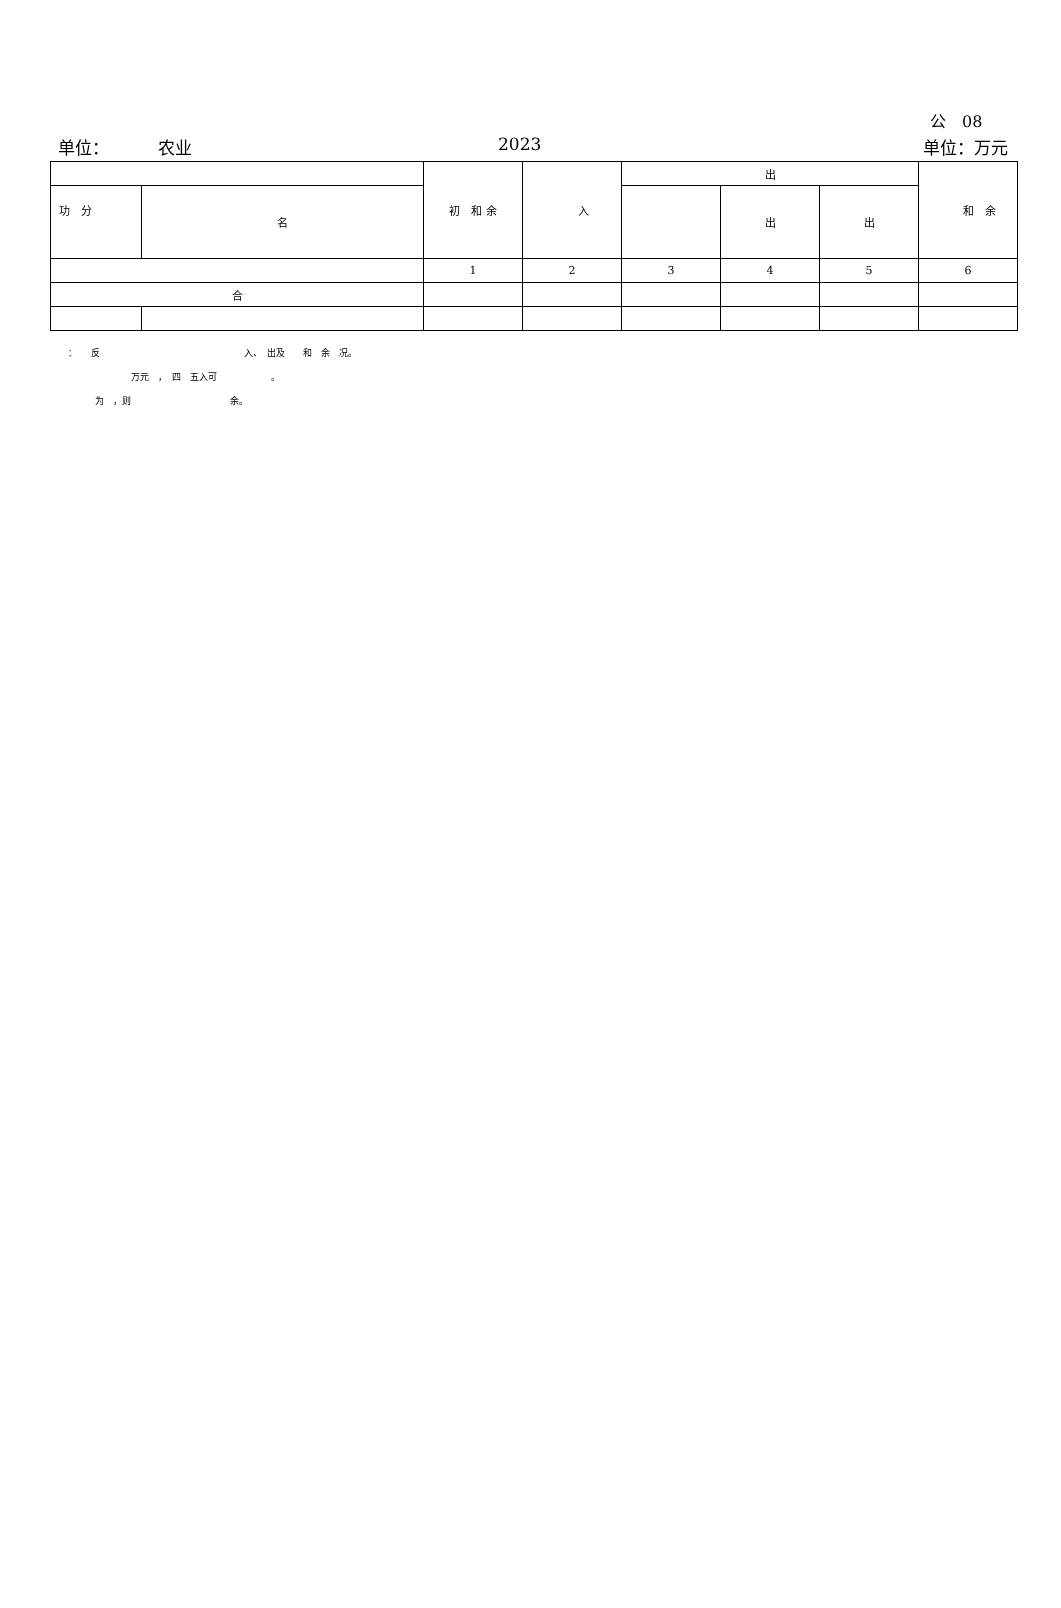公　08
单位： 农业 2023 单位：万元
| | | 初 和 余 | 入 | 出 | | | 和 余 |
| --- | --- | --- | --- | --- | --- | --- | --- |
| 功 分 | 名 | | | | 出 | 出 | |
| | | 1 | 2 | 3 | 4 | 5 | 6 |
| 合 | | | | | | | |
：　　反　　　　　　　　　　　　　　　　入、　出及　　和　余　况。
　　　　　　　万元　，　四　五入可　　　　　　。
　　　为　，则　　　　　　　　　　　余。